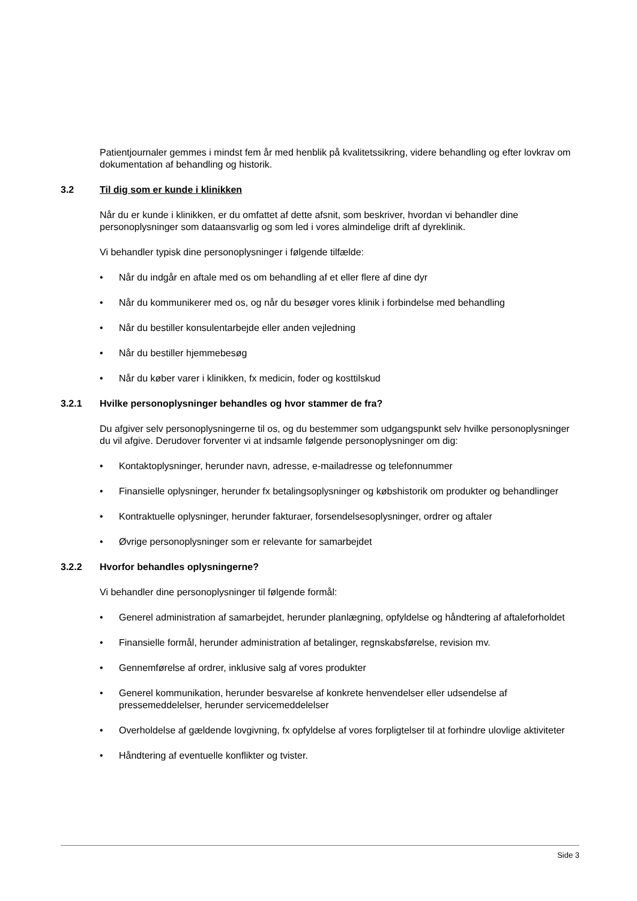Patientjournaler gemmes i mindst fem år med henblik på kvalitetssikring, videre behandling og efter lovkrav om dokumentation af behandling og historik.
3.2 Til dig som er kunde i klinikken
Når du er kunde i klinikken, er du omfattet af dette afsnit, som beskriver, hvordan vi behandler dine personoplysninger som dataansvarlig og som led i vores almindelige drift af dyreklinik.
Vi behandler typisk dine personoplysninger i følgende tilfælde:
• Når du indgår en aftale med os om behandling af et eller flere af dine dyr
• Når du kommunikerer med os, og når du besøger vores klinik i forbindelse med behandling
• Når du bestiller konsulentarbejde eller anden vejledning
• Når du bestiller hjemmebesøg
• Når du køber varer i klinikken, fx medicin, foder og kosttilskud
3.2.1 Hvilke personoplysninger behandles og hvor stammer de fra?
Du afgiver selv personoplysningerne til os, og du bestemmer som udgangspunkt selv hvilke personoplysninger du vil afgive. Derudover forventer vi at indsamle følgende personoplysninger om dig:
• Kontaktoplysninger, herunder navn, adresse, e-mailadresse og telefonnummer
• Finansielle oplysninger, herunder fx betalingsoplysninger og købshistorik om produkter og behandlinger
• Kontraktuelle oplysninger, herunder fakturaer, forsendelsesoplysninger, ordrer og aftaler
• Øvrige personoplysninger som er relevante for samarbejdet
3.2.2 Hvorfor behandles oplysningerne?
Vi behandler dine personoplysninger til følgende formål:
• Generel administration af samarbejdet, herunder planlægning, opfyldelse og håndtering af aftaleforholdet
• Finansielle formål, herunder administration af betalinger, regnskabsførelse, revision mv.
• Gennemførelse af ordrer, inklusive salg af vores produkter
• Generel kommunikation, herunder besvarelse af konkrete henvendelser eller udsendelse af pressemeddelelser, herunder servicemeddelelser
• Overholdelse af gældende lovgivning, fx opfyldelse af vores forpligtelser til at forhindre ulovlige aktiviteter
• Håndtering af eventuelle konflikter og tvister.
Side 3